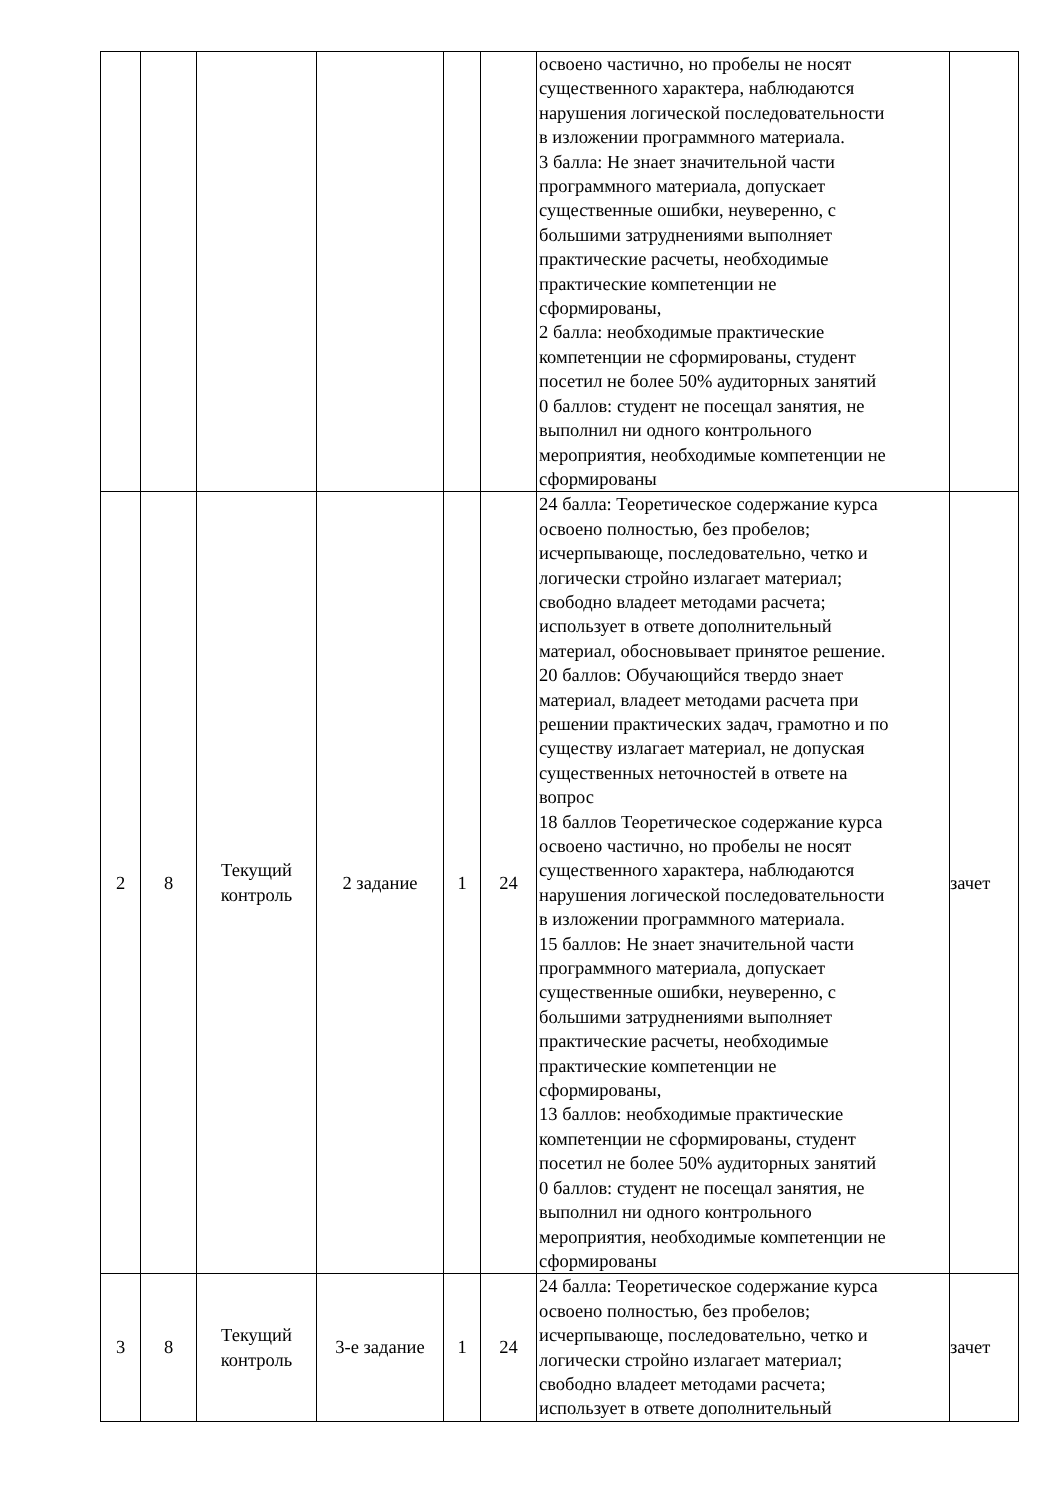| | | | | | | освоено частично, но пробелы не носят существенного характера, наблюдаются нарушения логической последовательности в изложении программного материала. 3 балла: Не знает значительной части программного материала, допускает существенные ошибки, неуверенно, с большими затруднениями выполняет практические расчеты, необходимые практические компетенции не сформированы, 2 балла: необходимые практические компетенции не сформированы, студент посетил не более 50% аудиторных занятий 0 баллов: студент не посещал занятия, не выполнил ни одного контрольного мероприятия, необходимые компетенции не сформированы | |
| 2 | 8 | Текущий контроль | 2 задание | 1 | 24 | 24 балла: Теоретическое содержание курса освоено полностью, без пробелов; исчерпывающе, последовательно, четко и логически стройно излагает материал; свободно владеет методами расчета; использует в ответе дополнительный материал, обосновывает принятое решение. 20 баллов: Обучающийся твердо знает материал, владеет методами расчета при решении практических задач, грамотно и по существу излагает материал, не допуская существенных неточностей в ответе на вопрос 18 баллов Теоретическое содержание курса освоено частично, но пробелы не носят существенного характера, наблюдаются нарушения логической последовательности в изложении программного материала. 15 баллов: Не знает значительной части программного материала, допускает существенные ошибки, неуверенно, с большими затруднениями выполняет практические расчеты, необходимые практические компетенции не сформированы, 13 баллов: необходимые практические компетенции не сформированы, студент посетил не более 50% аудиторных занятий 0 баллов: студент не посещал занятия, не выполнил ни одного контрольного мероприятия, необходимые компетенции не сформированы | зачет |
| 3 | 8 | Текущий контроль | 3-е задание | 1 | 24 | 24 балла: Теоретическое содержание курса освоено полностью, без пробелов; исчерпывающе, последовательно, четко и логически стройно излагает материал; свободно владеет методами расчета; использует в ответе дополнительный | зачет |